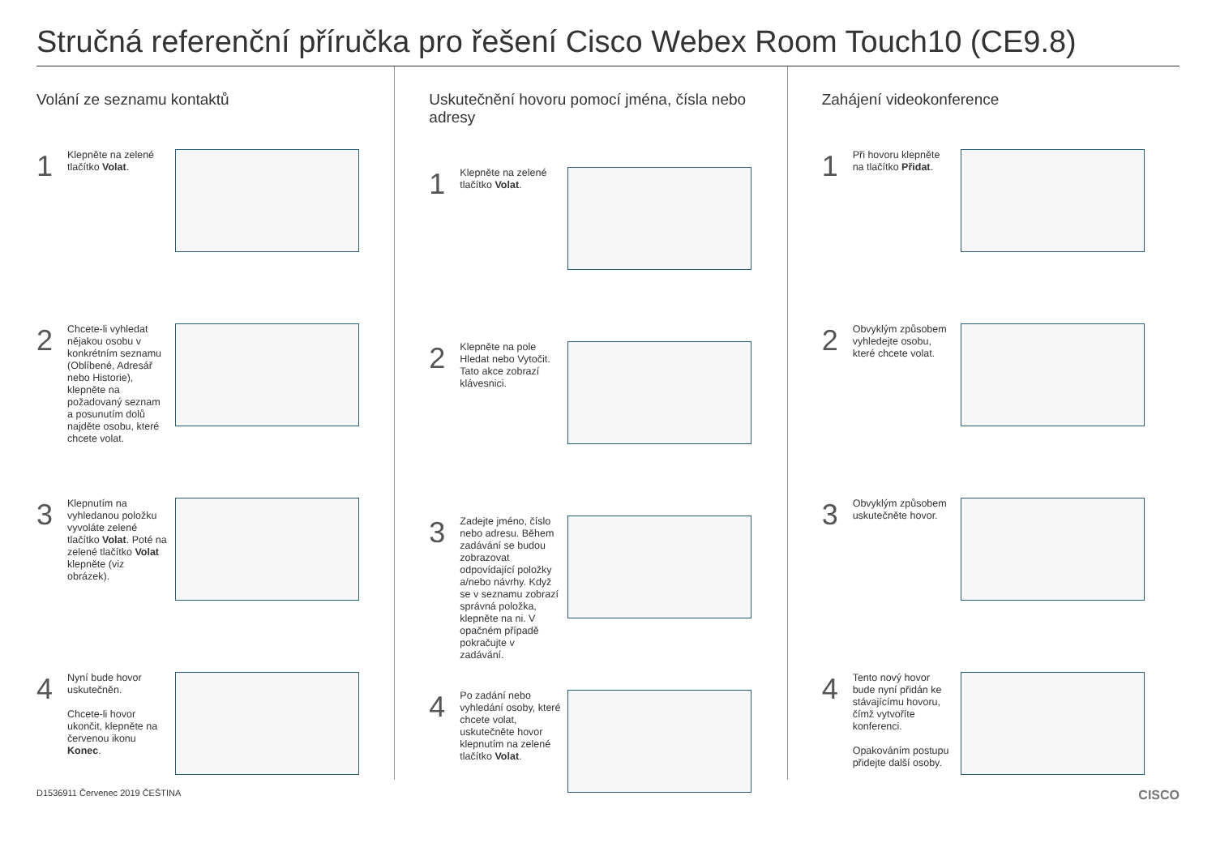Stručná referenční příručka pro řešení Cisco Webex Room Touch10 (CE9.8)
Volání ze seznamu kontaktů
1
Klepněte na zelené tlačítko Volat.
2
Chcete-li vyhledat nějakou osobu v konkrétním seznamu (Oblíbené, Adresář nebo Historie), klepněte na požadovaný seznam a posunutím dolů najděte osobu, které chcete volat.
3
Klepnutím na vyhledanou položku vyvoláte zelené tlačítko Volat. Poté na zelené tlačítko Volat klepněte (viz obrázek).
4
Nyní bude hovor uskutečněn.
Chcete-li hovor ukončit, klepněte na červenou ikonu Konec.
Uskutečnění hovoru pomocí jména, čísla nebo adresy
1
Klepněte na zelené tlačítko Volat.
2
Klepněte na pole Hledat nebo Vytočit. Tato akce zobrazí klávesnici.
3
Zadejte jméno, číslo nebo adresu. Během zadávání se budou zobrazovat odpovídající položky a/nebo návrhy. Když se v seznamu zobrazí správná položka, klepněte na ni. V opačném případě pokračujte v zadávání.
4
Po zadání nebo vyhledání osoby, které chcete volat, uskutečněte hovor klepnutím na zelené tlačítko Volat.
Zahájení videokonference
1
Při hovoru klepněte na tlačítko Přidat.
2
Obvyklým způsobem vyhledejte osobu, které chcete volat.
3
Obvyklým způsobem uskutečněte hovor.
4
Tento nový hovor bude nyní přidán ke stávajícímu hovoru, čímž vytvoříte konferenci.
Opakováním postupu přidejte další osoby.
D1536911 Červenec 2019 ČEŠTINA CISCO